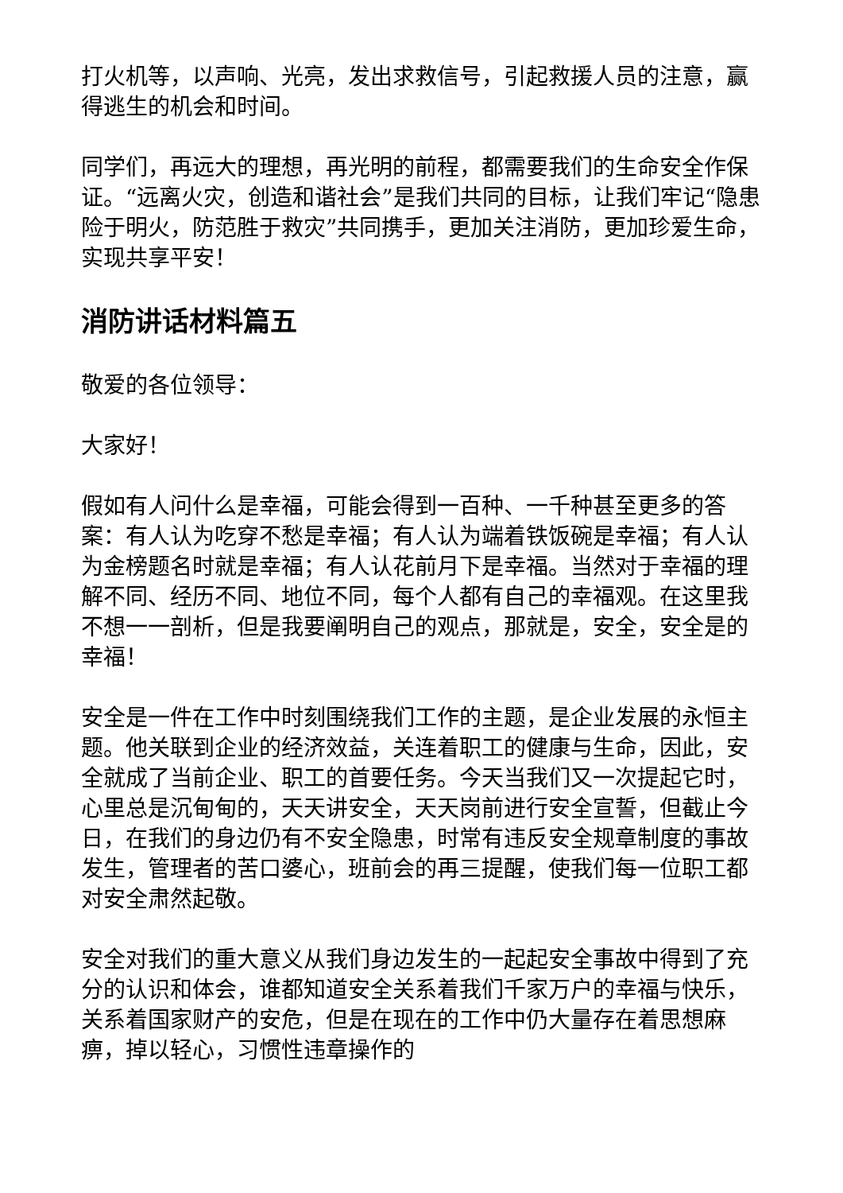打火机等，以声响、光亮，发出求救信号，引起救援人员的注意，赢得逃生的机会和时间。
同学们，再远大的理想，再光明的前程，都需要我们的生命安全作保证。“远离火灾，创造和谐社会”是我们共同的目标，让我们牢记“隐患险于明火，防范胜于救灾”共同携手，更加关注消防，更加珍爱生命，实现共享平安！
消防讲话材料篇五
敬爱的各位领导：
大家好！
假如有人问什么是幸福，可能会得到一百种、一千种甚至更多的答案：有人认为吃穿不愁是幸福；有人认为端着铁饭碗是幸福；有人认为金榜题名时就是幸福；有人认花前月下是幸福。当然对于幸福的理解不同、经历不同、地位不同，每个人都有自己的幸福观。在这里我不想一一剖析，但是我要阐明自己的观点，那就是，安全，安全是的幸福！
安全是一件在工作中时刻围绕我们工作的主题，是企业发展的永恒主题。他关联到企业的经济效益，关连着职工的健康与生命，因此，安全就成了当前企业、职工的首要任务。今天当我们又一次提起它时，心里总是沉甸甸的，天天讲安全，天天岗前进行安全宣誓，但截止今日，在我们的身边仍有不安全隐患，时常有违反安全规章制度的事故发生，管理者的苦口婆心，班前会的再三提醒，使我们每一位职工都对安全肃然起敬。
安全对我们的重大意义从我们身边发生的一起起安全事故中得到了充分的认识和体会，谁都知道安全关系着我们千家万户的幸福与快乐，关系着国家财产的安危，但是在现在的工作中仍大量存在着思想麻痹，掉以轻心，习惯性违章操作的